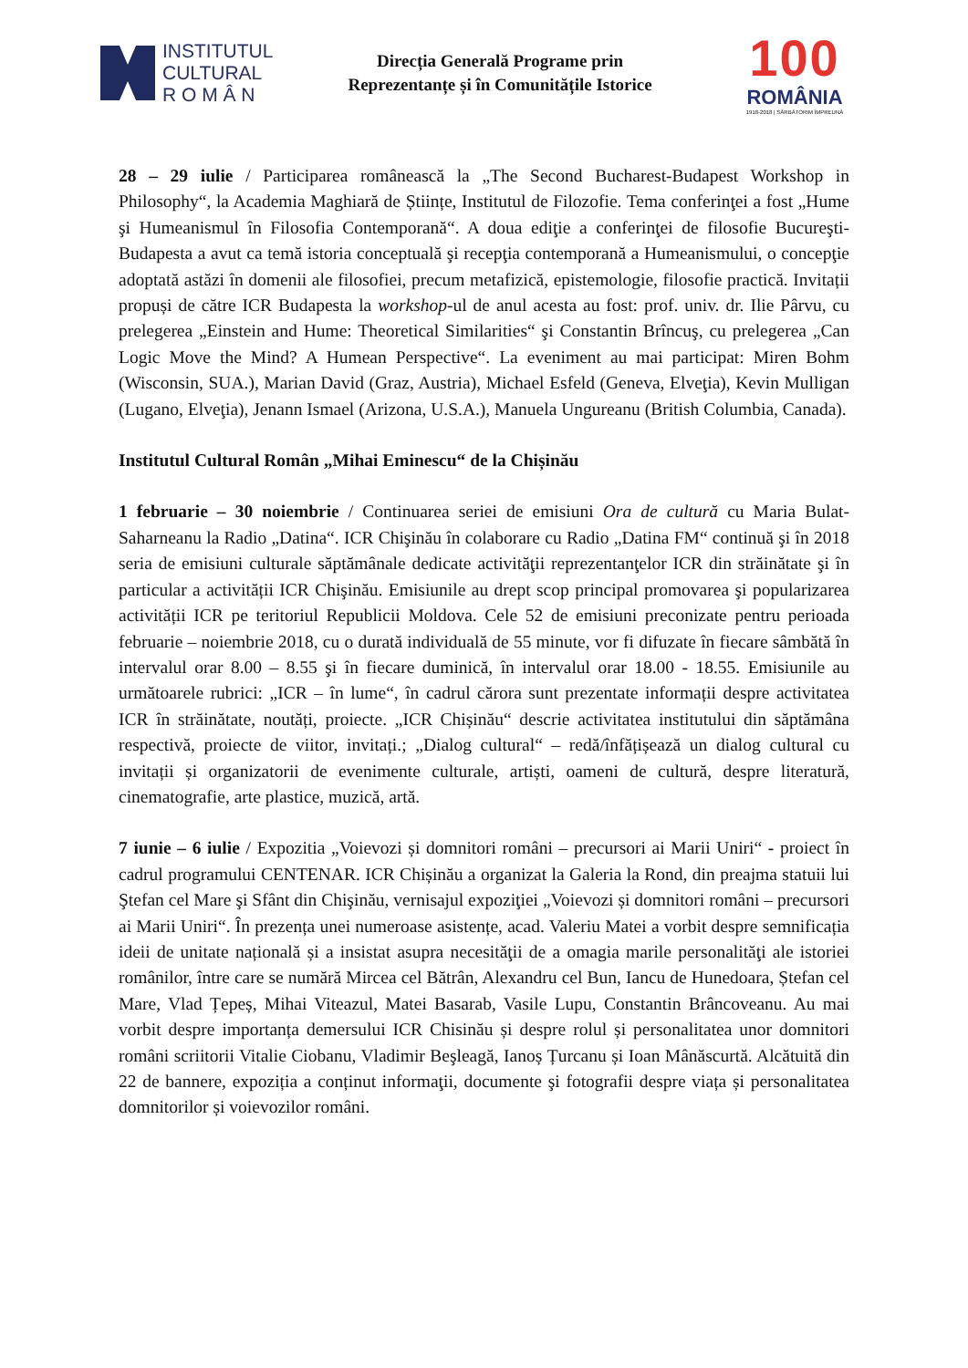INSTITUTUL
CULTURAL
R O M Â N
Direcția Generală Programe prin
Reprezentanțe și în Comunitățile Istorice
100
ROMÂNIA
1918-2018 | SĂRBĂTORIM ÎMPREUNĂ
28 – 29 iulie / Participarea românească la „The Second Bucharest-Budapest Workshop in Philosophy“, la Academia Maghiară de Științe, Institutul de Filozofie. Tema conferinţei a fost „Hume şi Humeanismul în Filosofia Contemporană“. A doua ediţie a conferinţei de filosofie Bucureşti-Budapesta a avut ca temă istoria conceptuală şi recepţia contemporană a Humeanismului, o concepţie adoptată astăzi în domenii ale filosofiei, precum metafizică, epistemologie, filosofie practică. Invitații propuși de către ICR Budapesta la workshop-ul de anul acesta au fost: prof. univ. dr. Ilie Pârvu, cu prelegerea „Einstein and Hume: Theoretical Similarities“ şi Constantin Brîncuş, cu prelegerea „Can Logic Move the Mind? A Humean Perspective“. La eveniment au mai participat: Miren Bohm (Wisconsin, SUA.), Marian David (Graz, Austria), Michael Esfeld (Geneva, Elveţia), Kevin Mulligan (Lugano, Elveţia), Jenann Ismael (Arizona, U.S.A.), Manuela Ungureanu (British Columbia, Canada).
Institutul Cultural Român „Mihai Eminescu“ de la Chișinău
1 februarie – 30 noiembrie / Continuarea seriei de emisiuni Ora de cultură cu Maria Bulat-Saharneanu la Radio „Datina“. ICR Chişinău în colaborare cu Radio „Datina FM“ continuă şi în 2018 seria de emisiuni culturale săptămânale dedicate activităţii reprezentanţelor ICR din străinătate şi în particular a activității ICR Chişinău. Emisiunile au drept scop principal promovarea şi popularizarea activității ICR pe teritoriul Republicii Moldova. Cele 52 de emisiuni preconizate pentru perioada februarie – noiembrie 2018, cu o durată individuală de 55 minute, vor fi difuzate în fiecare sâmbătă în intervalul orar 8.00 – 8.55 şi în fiecare duminică, în intervalul orar 18.00 - 18.55. Emisiunile au următoarele rubrici: „ICR – în lume“, în cadrul cărora sunt prezentate informații despre activitatea ICR în străinătate, noutăți, proiecte. „ICR Chișinău“ descrie activitatea institutului din săptămâna respectivă, proiecte de viitor, invitați.; „Dialog cultural“ – redă/înfățișează un dialog cultural cu invitații și organizatorii de evenimente culturale, artiști, oameni de cultură, despre literatură, cinematografie, arte plastice, muzică, artă.
7 iunie – 6 iulie / Expozitia „Voievozi și domnitori români – precursori ai Marii Uniri“ - proiect în cadrul programului CENTENAR. ICR Chișinău a organizat la Galeria la Rond, din preajma statuii lui Ştefan cel Mare şi Sfânt din Chişinău, vernisajul expoziţiei „Voievozi și domnitori români – precursori ai Marii Uniri“. În prezența unei numeroase asistențe, acad. Valeriu Matei a vorbit despre semnificația ideii de unitate națională și a insistat asupra necesităţii de a omagia marile personalităţi ale istoriei românilor, între care se numără Mircea cel Bătrân, Alexandru cel Bun, Iancu de Hunedoara, Ștefan cel Mare, Vlad Țepeș, Mihai Viteazul, Matei Basarab, Vasile Lupu, Constantin Brâncoveanu. Au mai vorbit despre importanța demersului ICR Chisinău și despre rolul și personalitatea unor domnitori români scriitorii Vitalie Ciobanu, Vladimir Beşleagă, Ianoș Țurcanu și Ioan Mânăscurtă. Alcătuită din 22 de bannere, expoziția a conținut informaţii, documente şi fotografii despre viața și personalitatea domnitorilor și voievozilor români.